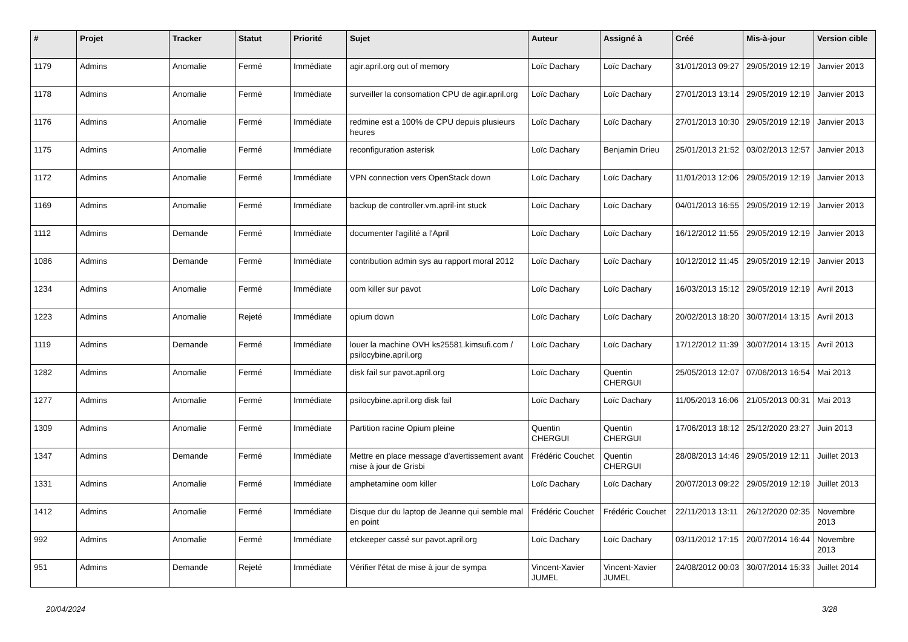| # | Projet | Tracker | Statut | Priorité | Sujet | Auteur | Assigné à | Créé | Mis-à-jour | Version cible |
| --- | --- | --- | --- | --- | --- | --- | --- | --- | --- | --- |
| 1179 | Admins | Anomalie | Fermé | Immédiate | agir.april.org out of memory | Loïc Dachary | Loïc Dachary | 31/01/2013 09:27 | 29/05/2019 12:19 | Janvier 2013 |
| 1178 | Admins | Anomalie | Fermé | Immédiate | surveiller la consomation CPU de agir.april.org | Loïc Dachary | Loïc Dachary | 27/01/2013 13:14 | 29/05/2019 12:19 | Janvier 2013 |
| 1176 | Admins | Anomalie | Fermé | Immédiate | redmine est a 100% de CPU depuis plusieurs heures | Loïc Dachary | Loïc Dachary | 27/01/2013 10:30 | 29/05/2019 12:19 | Janvier 2013 |
| 1175 | Admins | Anomalie | Fermé | Immédiate | reconfiguration asterisk | Loïc Dachary | Benjamin Drieu | 25/01/2013 21:52 | 03/02/2013 12:57 | Janvier 2013 |
| 1172 | Admins | Anomalie | Fermé | Immédiate | VPN connection vers OpenStack down | Loïc Dachary | Loïc Dachary | 11/01/2013 12:06 | 29/05/2019 12:19 | Janvier 2013 |
| 1169 | Admins | Anomalie | Fermé | Immédiate | backup de controller.vm.april-int stuck | Loïc Dachary | Loïc Dachary | 04/01/2013 16:55 | 29/05/2019 12:19 | Janvier 2013 |
| 1112 | Admins | Demande | Fermé | Immédiate | documenter l'agilité a l'April | Loïc Dachary | Loïc Dachary | 16/12/2012 11:55 | 29/05/2019 12:19 | Janvier 2013 |
| 1086 | Admins | Demande | Fermé | Immédiate | contribution admin sys au rapport moral 2012 | Loïc Dachary | Loïc Dachary | 10/12/2012 11:45 | 29/05/2019 12:19 | Janvier 2013 |
| 1234 | Admins | Anomalie | Fermé | Immédiate | oom killer sur pavot | Loïc Dachary | Loïc Dachary | 16/03/2013 15:12 | 29/05/2019 12:19 | Avril 2013 |
| 1223 | Admins | Anomalie | Rejeté | Immédiate | opium down | Loïc Dachary | Loïc Dachary | 20/02/2013 18:20 | 30/07/2014 13:15 | Avril 2013 |
| 1119 | Admins | Demande | Fermé | Immédiate | louer la machine OVH ks25581.kimsufi.com / psilocybine.april.org | Loïc Dachary | Loïc Dachary | 17/12/2012 11:39 | 30/07/2014 13:15 | Avril 2013 |
| 1282 | Admins | Anomalie | Fermé | Immédiate | disk fail sur pavot.april.org | Loïc Dachary | Quentin CHERGUI | 25/05/2013 12:07 | 07/06/2013 16:54 | Mai 2013 |
| 1277 | Admins | Anomalie | Fermé | Immédiate | psilocybine.april.org disk fail | Loïc Dachary | Loïc Dachary | 11/05/2013 16:06 | 21/05/2013 00:31 | Mai 2013 |
| 1309 | Admins | Anomalie | Fermé | Immédiate | Partition racine Opium pleine | Quentin CHERGUI | Quentin CHERGUI | 17/06/2013 18:12 | 25/12/2020 23:27 | Juin 2013 |
| 1347 | Admins | Demande | Fermé | Immédiate | Mettre en place message d'avertissement avant mise à jour de Grisbi | Frédéric Couchet | Quentin CHERGUI | 28/08/2013 14:46 | 29/05/2019 12:11 | Juillet 2013 |
| 1331 | Admins | Anomalie | Fermé | Immédiate | amphetamine oom killer | Loïc Dachary | Loïc Dachary | 20/07/2013 09:22 | 29/05/2019 12:19 | Juillet 2013 |
| 1412 | Admins | Anomalie | Fermé | Immédiate | Disque dur du laptop de Jeanne qui semble mal en point | Frédéric Couchet | Frédéric Couchet | 22/11/2013 13:11 | 26/12/2020 02:35 | Novembre 2013 |
| 992 | Admins | Anomalie | Fermé | Immédiate | etckeeper cassé sur pavot.april.org | Loïc Dachary | Loïc Dachary | 03/11/2012 17:15 | 20/07/2014 16:44 | Novembre 2013 |
| 951 | Admins | Demande | Rejeté | Immédiate | Vérifier l'état de mise à jour de sympa | Vincent-Xavier JUMEL | Vincent-Xavier JUMEL | 24/08/2012 00:03 | 30/07/2014 15:33 | Juillet 2014 |
20/04/2024 3/28